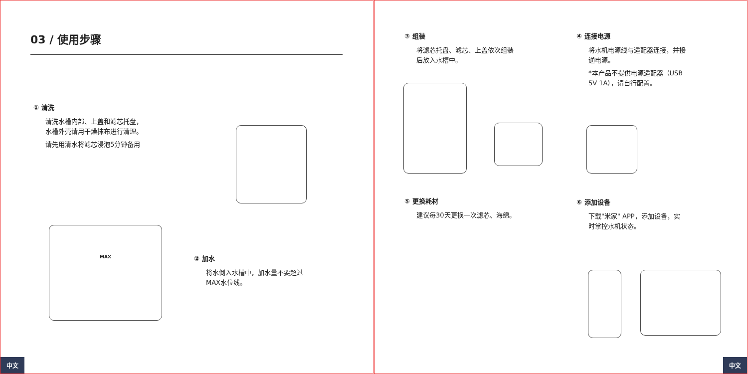03 / 使用步骤
① 清洗
清洗水槽内部、上盖和滤芯托盘，
水槽外壳请用干燥抹布进行清理。
请先用清水将滤芯浸泡5分钟备用
MAX
② 加水
将水倒入水槽中，加水量不要超过
MAX水位线。
中文
③ 组装
将滤芯托盘、滤芯、上盖依次组装
后放入水槽中。
④ 连接电源
将水机电源线与适配器连接，并接
通电源。
*本产品不提供电源适配器（USB
5V 1A），请自行配置。
⑤ 更换耗材
建议每30天更换一次滤芯、海绵。
⑥ 添加设备
下载"米家" APP，添加设备，实
时掌控水机状态。
中文